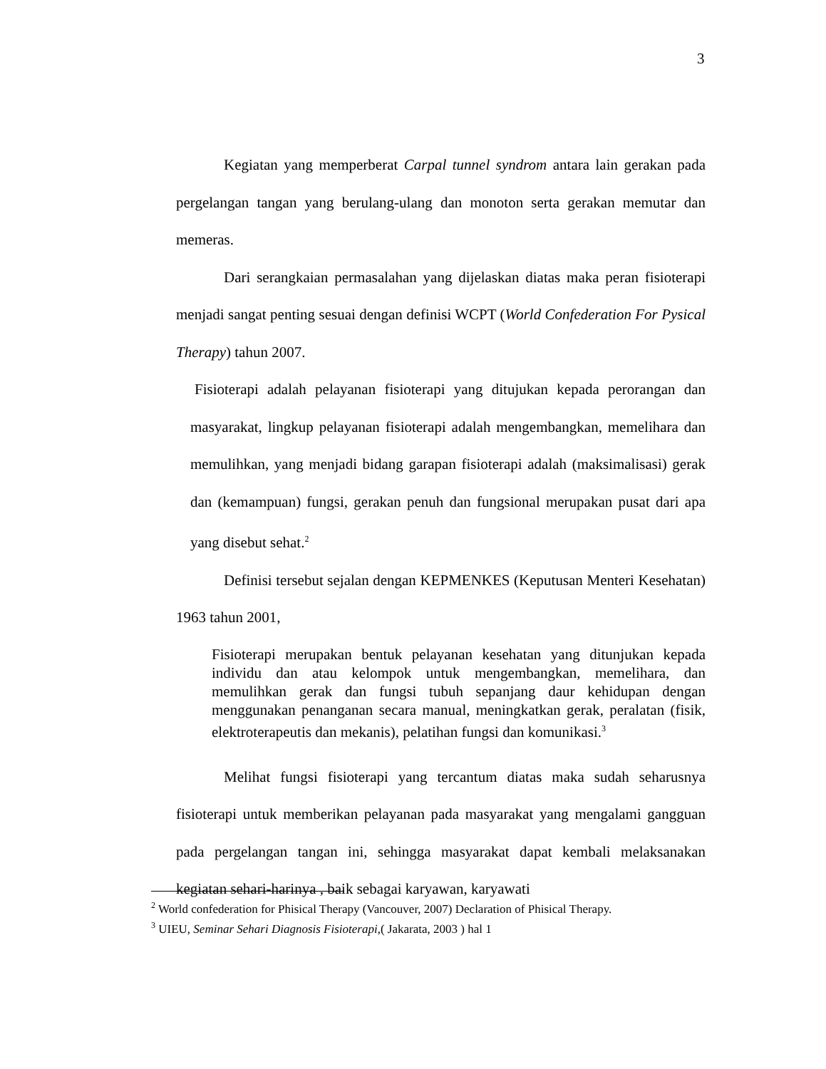3
Kegiatan yang memperberat Carpal tunnel syndrom antara lain gerakan pada pergelangan tangan yang berulang-ulang dan monoton serta gerakan memutar dan memeras.
Dari serangkaian permasalahan yang dijelaskan diatas maka peran fisioterapi menjadi sangat penting sesuai dengan definisi WCPT (World Confederation For Pysical Therapy) tahun 2007.
Fisioterapi adalah pelayanan fisioterapi yang ditujukan kepada perorangan dan masyarakat, lingkup pelayanan fisioterapi adalah mengembangkan, memelihara dan memulihkan, yang menjadi bidang garapan fisioterapi adalah (maksimalisasi) gerak dan (kemampuan) fungsi, gerakan penuh dan fungsional merupakan pusat dari apa yang disebut sehat.<sup>2</sup>
Definisi tersebut sejalan dengan KEPMENKES (Keputusan Menteri Kesehatan) 1963 tahun 2001,
Fisioterapi merupakan bentuk pelayanan kesehatan yang ditunjukan kepada individu dan atau kelompok untuk mengembangkan, memelihara, dan memulihkan gerak dan fungsi tubuh sepanjang daur kehidupan dengan menggunakan penanganan secara manual, meningkatkan gerak, peralatan (fisik, elektroterapeutis dan mekanis), pelatihan fungsi dan komunikasi.<sup>3</sup>
Melihat fungsi fisioterapi yang tercantum diatas maka sudah seharusnya fisioterapi untuk memberikan pelayanan pada masyarakat yang mengalami gangguan pada pergelangan tangan ini, sehingga masyarakat dapat kembali melaksanakan kegiatan sehari-harinya , baik sebagai karyawan, karyawati
<sup>2</sup> World confederation for Phisical Therapy (Vancouver, 2007) Declaration of Phisical Therapy.
<sup>3</sup> UIEU, Seminar Sehari Diagnosis Fisioterapi,( Jakarata, 2003 ) hal 1